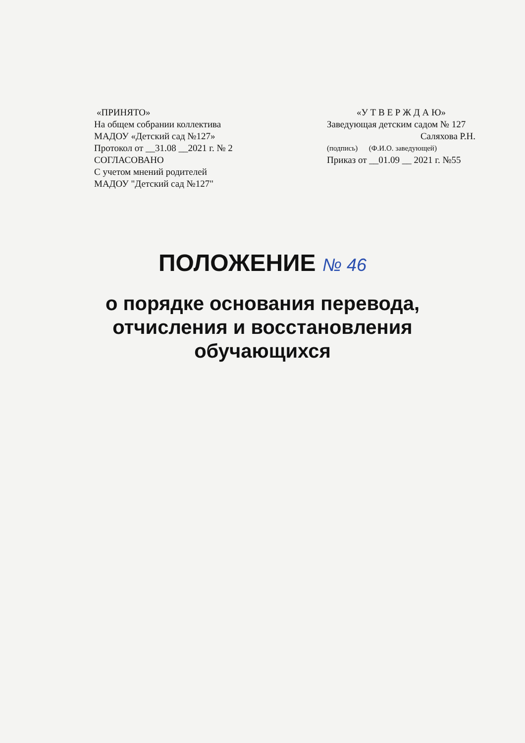«ПРИНЯТО»
На общем собрании коллектива
МАДОУ «Детский сад №127»
Протокол от __31.08 __2021 г. № 2
СОГЛАСОВАНО
С учетом мнений родителей
МАДОУ "Детский сад №127"
«У Т В Е Р Ж Д А Ю»
Заведующая детским садом № 127
Саляхова Р.Н.
(подпись) (Ф.И.О. заведующей)
Приказ от __01.09 __ 2021 г. №55
ПОЛОЖЕНИЕ № 46
о порядке основания перевода,
отчисления и восстановления
обучающихся